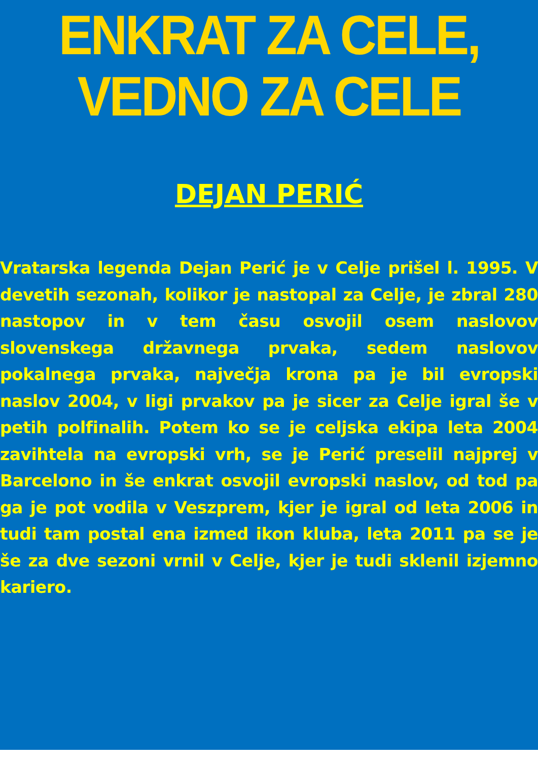ENKRAT ZA CELE, VEDNO ZA CELE
DEJAN PERIĆ
Vratarska legenda Dejan Perić je v Celje prišel l. 1995. V devetih sezonah, kolikor je nastopal za Celje, je zbral 280 nastopov in v tem času osvojil osem naslovov slovenskega državnega prvaka, sedem naslovov pokalnega prvaka, največja krona pa je bil evropski naslov 2004, v ligi prvakov pa je sicer za Celje igral še v petih polfinalih. Potem ko se je celjska ekipa leta 2004 zavihtela na evropski vrh, se je Perić preselil najprej v Barcelono in še enkrat osvojil evropski naslov, od tod pa ga je pot vodila v Veszprem, kjer je igral od leta 2006 in tudi tam postal ena izmed ikon kluba, leta 2011 pa se je še za dve sezoni vrnil v Celje, kjer je tudi sklenil izjemno kariero.